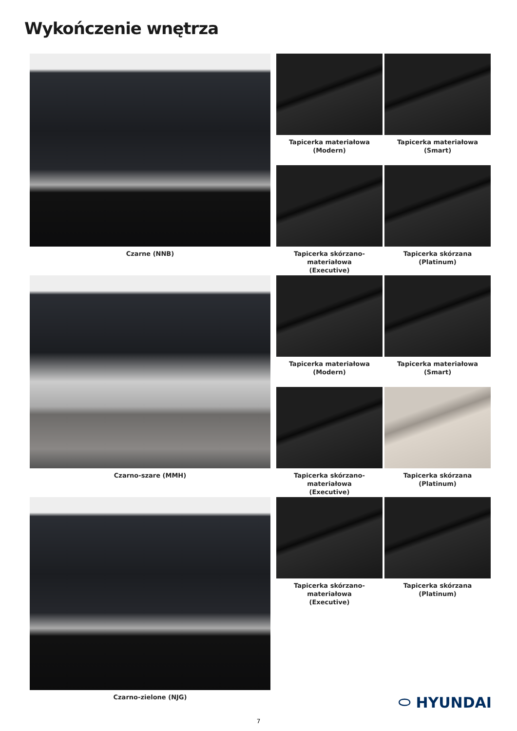Wykończenie wnętrza
Czarne (NNB) Tapicerka materiałowa
(Modern)
Tapicerka materiałowa
(Smart)
Tapicerka skórzano-materiałowa
(Executive)
Tapicerka skórzana
(Platinum)
Czarno-szare (MMH) Tapicerka materiałowa
(Modern)
Tapicerka materiałowa
(Smart)
Tapicerka skórzano-materiałowa
(Executive)
Tapicerka skórzana
(Platinum)
Czarno-zielone (NJG) Tapicerka skórzano-materiałowa
(Executive)
Tapicerka skórzana
(Platinum)
⬭ HYUNDAI
7